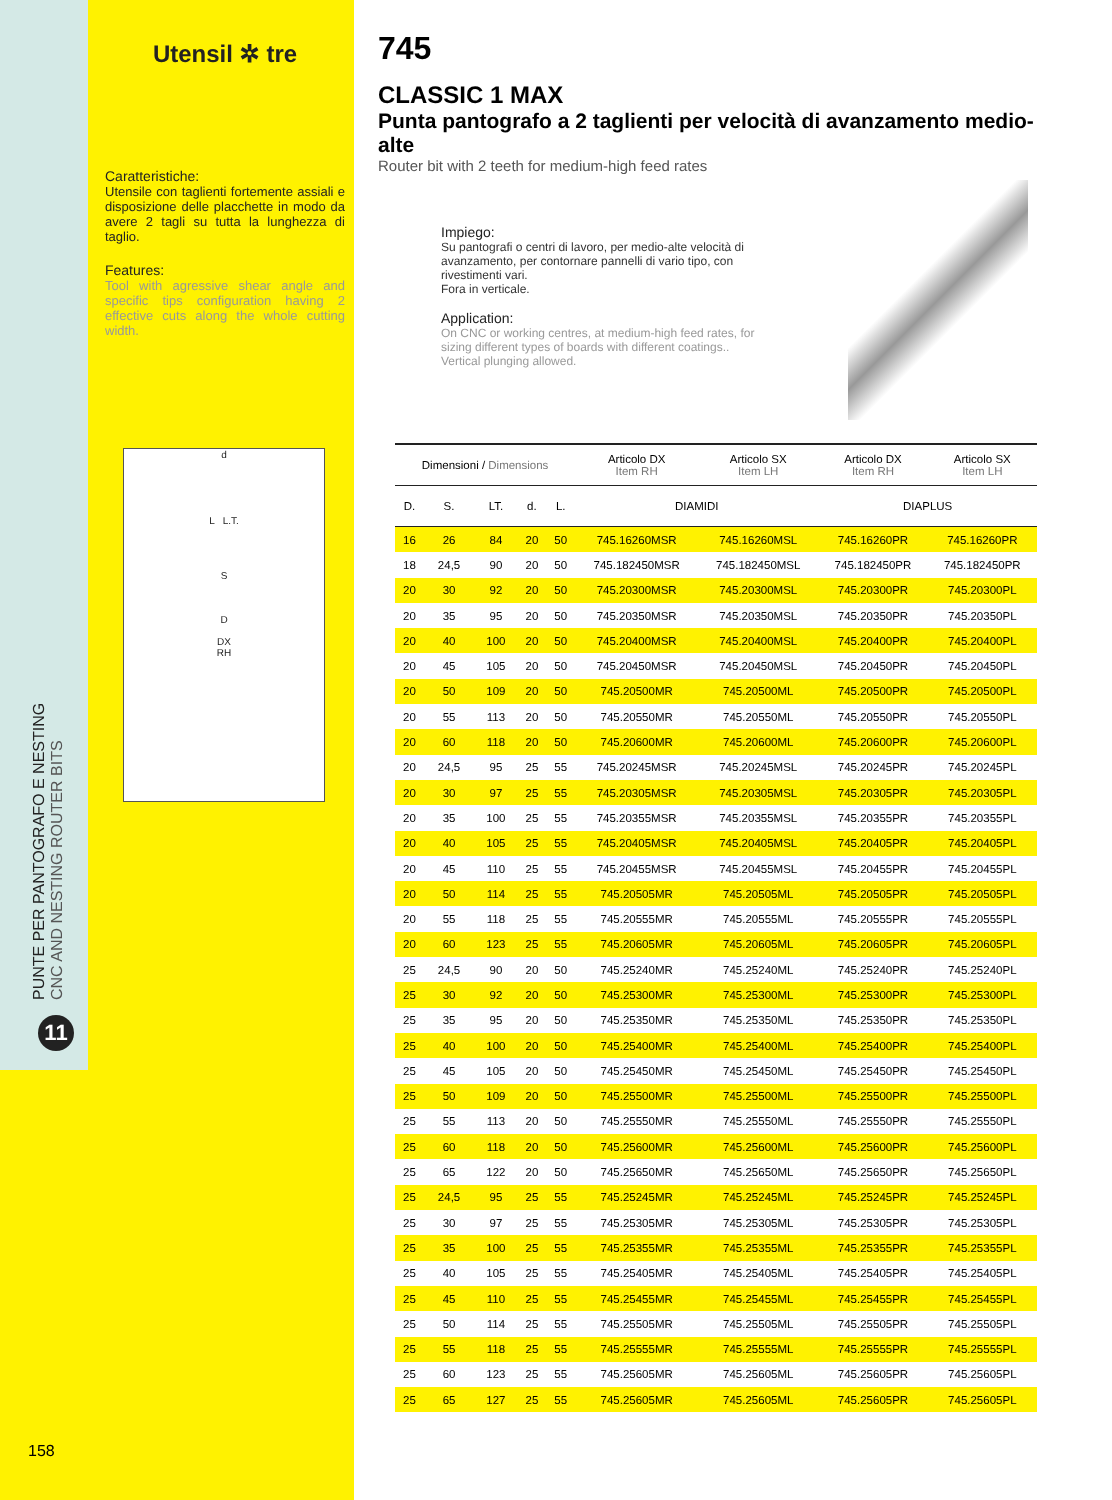Utensil ✲ tre
Caratteristiche:
Utensile con taglienti fortemente assiali e disposizione delle placchette in modo da avere 2 tagli su tutta la lunghezza di taglio.
Features:
Tool with agressive shear angle and specific tips configuration having 2 effective cuts along the whole cutting width.
d
L L.T.
S
D
DX
RH
PUNTE PER PANTOGRAFO E NESTING
CNC AND NESTING ROUTER BITS
11
158
745
CLASSIC 1 MAX
Punta pantografo a 2 taglienti per velocità di avanzamento medio-alte
Router bit with 2 teeth for medium-high feed rates
Impiego:
Su pantografi o centri di lavoro, per medio-alte velocità di avanzamento, per contornare pannelli di vario tipo, con rivestimenti vari.
Fora in verticale.
Application:
On CNC or working centres, at medium-high feed rates, for sizing different types of boards with different coatings.. Vertical plunging allowed.
| Dimensioni / Dimensions | | | | | Articolo DX Item RH | Articolo SX Item LH | Articolo DX Item RH | Articolo SX Item LH |
| --- | --- | --- | --- | --- | --- | --- | --- | --- |
| D. | S. | LT. | d. | L. | DIAMIDI | | DIAPLUS | |
| 16 | 26 | 84 | 20 | 50 | 745.16260MSR | 745.16260MSL | 745.16260PR | 745.16260PR |
| 18 | 24,5 | 90 | 20 | 50 | 745.182450MSR | 745.182450MSL | 745.182450PR | 745.182450PR |
| 20 | 30 | 92 | 20 | 50 | 745.20300MSR | 745.20300MSL | 745.20300PR | 745.20300PL |
| 20 | 35 | 95 | 20 | 50 | 745.20350MSR | 745.20350MSL | 745.20350PR | 745.20350PL |
| 20 | 40 | 100 | 20 | 50 | 745.20400MSR | 745.20400MSL | 745.20400PR | 745.20400PL |
| 20 | 45 | 105 | 20 | 50 | 745.20450MSR | 745.20450MSL | 745.20450PR | 745.20450PL |
| 20 | 50 | 109 | 20 | 50 | 745.20500MR | 745.20500ML | 745.20500PR | 745.20500PL |
| 20 | 55 | 113 | 20 | 50 | 745.20550MR | 745.20550ML | 745.20550PR | 745.20550PL |
| 20 | 60 | 118 | 20 | 50 | 745.20600MR | 745.20600ML | 745.20600PR | 745.20600PL |
| 20 | 24,5 | 95 | 25 | 55 | 745.20245MSR | 745.20245MSL | 745.20245PR | 745.20245PL |
| 20 | 30 | 97 | 25 | 55 | 745.20305MSR | 745.20305MSL | 745.20305PR | 745.20305PL |
| 20 | 35 | 100 | 25 | 55 | 745.20355MSR | 745.20355MSL | 745.20355PR | 745.20355PL |
| 20 | 40 | 105 | 25 | 55 | 745.20405MSR | 745.20405MSL | 745.20405PR | 745.20405PL |
| 20 | 45 | 110 | 25 | 55 | 745.20455MSR | 745.20455MSL | 745.20455PR | 745.20455PL |
| 20 | 50 | 114 | 25 | 55 | 745.20505MR | 745.20505ML | 745.20505PR | 745.20505PL |
| 20 | 55 | 118 | 25 | 55 | 745.20555MR | 745.20555ML | 745.20555PR | 745.20555PL |
| 20 | 60 | 123 | 25 | 55 | 745.20605MR | 745.20605ML | 745.20605PR | 745.20605PL |
| 25 | 24,5 | 90 | 20 | 50 | 745.25240MR | 745.25240ML | 745.25240PR | 745.25240PL |
| 25 | 30 | 92 | 20 | 50 | 745.25300MR | 745.25300ML | 745.25300PR | 745.25300PL |
| 25 | 35 | 95 | 20 | 50 | 745.25350MR | 745.25350ML | 745.25350PR | 745.25350PL |
| 25 | 40 | 100 | 20 | 50 | 745.25400MR | 745.25400ML | 745.25400PR | 745.25400PL |
| 25 | 45 | 105 | 20 | 50 | 745.25450MR | 745.25450ML | 745.25450PR | 745.25450PL |
| 25 | 50 | 109 | 20 | 50 | 745.25500MR | 745.25500ML | 745.25500PR | 745.25500PL |
| 25 | 55 | 113 | 20 | 50 | 745.25550MR | 745.25550ML | 745.25550PR | 745.25550PL |
| 25 | 60 | 118 | 20 | 50 | 745.25600MR | 745.25600ML | 745.25600PR | 745.25600PL |
| 25 | 65 | 122 | 20 | 50 | 745.25650MR | 745.25650ML | 745.25650PR | 745.25650PL |
| 25 | 24,5 | 95 | 25 | 55 | 745.25245MR | 745.25245ML | 745.25245PR | 745.25245PL |
| 25 | 30 | 97 | 25 | 55 | 745.25305MR | 745.25305ML | 745.25305PR | 745.25305PL |
| 25 | 35 | 100 | 25 | 55 | 745.25355MR | 745.25355ML | 745.25355PR | 745.25355PL |
| 25 | 40 | 105 | 25 | 55 | 745.25405MR | 745.25405ML | 745.25405PR | 745.25405PL |
| 25 | 45 | 110 | 25 | 55 | 745.25455MR | 745.25455ML | 745.25455PR | 745.25455PL |
| 25 | 50 | 114 | 25 | 55 | 745.25505MR | 745.25505ML | 745.25505PR | 745.25505PL |
| 25 | 55 | 118 | 25 | 55 | 745.25555MR | 745.25555ML | 745.25555PR | 745.25555PL |
| 25 | 60 | 123 | 25 | 55 | 745.25605MR | 745.25605ML | 745.25605PR | 745.25605PL |
| 25 | 65 | 127 | 25 | 55 | 745.25605MR | 745.25605ML | 745.25605PR | 745.25605PL |